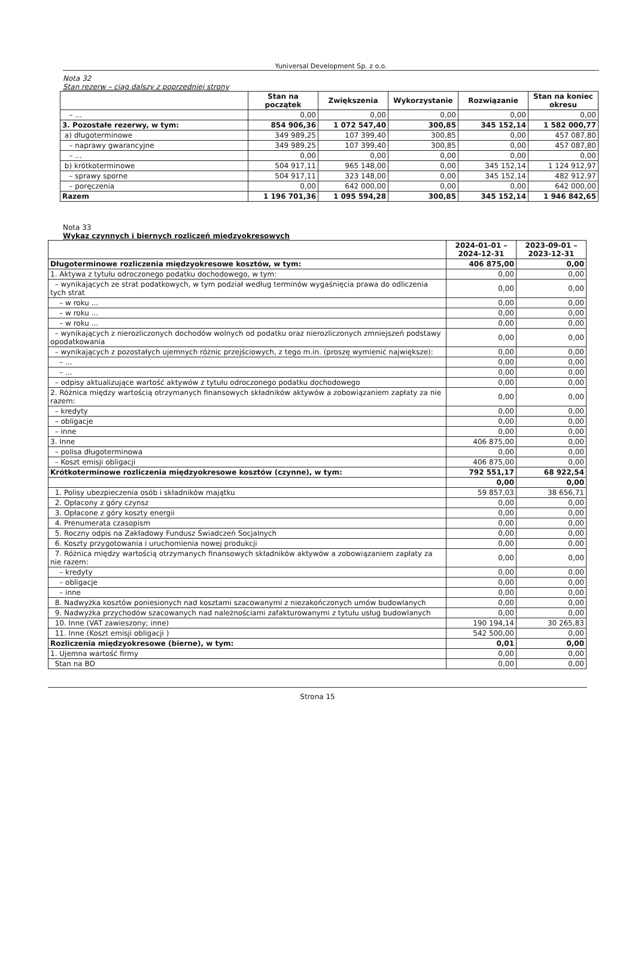Yuniversal Development Sp. z o.o.
Nota 32
Stan rezerw – ciąg dalszy z poprzedniej strony
| | Stan na początek | Zwiększenia | Wykorzystanie | Rozwiązanie | Stan na koniec okresu |
| --- | --- | --- | --- | --- | --- |
| – ... | 0,00 | 0,00 | 0,00 | 0,00 | 0,00 |
| 3. Pozostałe rezerwy, w tym: | 854 906,36 | 1 072 547,40 | 300,85 | 345 152,14 | 1 582 000,77 |
| a) długoterminowe | 349 989,25 | 107 399,40 | 300,85 | 0,00 | 457 087,80 |
| – naprawy gwarancyjne | 349 989,25 | 107 399,40 | 300,85 | 0,00 | 457 087,80 |
| – ... | 0,00 | 0,00 | 0,00 | 0,00 | 0,00 |
| b) krótkoterminowe | 504 917,11 | 965 148,00 | 0,00 | 345 152,14 | 1 124 912,97 |
| – sprawy sporne | 504 917,11 | 323 148,00 | 0,00 | 345 152,14 | 482 912,97 |
| – poręczenia | 0,00 | 642 000,00 | 0,00 | 0,00 | 642 000,00 |
| Razem | 1 196 701,36 | 1 095 594,28 | 300,85 | 345 152,14 | 1 946 842,65 |
Nota 33
Wykaz czynnych i biernych rozliczeń międzyokresowych
| | 2024-01-01 – 2024-12-31 | 2023-09-01 – 2023-12-31 |
| --- | --- | --- |
| Długoterminowe rozliczenia międzyokresowe kosztów, w tym: | 406 875,00 | 0,00 |
| 1. Aktywa z tytułu odroczonego podatku dochodowego, w tym: | 0,00 | 0,00 |
| – wynikających ze strat podatkowych, w tym podział według terminów wygaśnięcia prawa do odliczenia tych strat | 0,00 | 0,00 |
| – w roku ... | 0,00 | 0,00 |
| – w roku ... | 0,00 | 0,00 |
| – w roku ... | 0,00 | 0,00 |
| – wynikających z nierozliczonych dochodów wolnych od podatku oraz nierozliczonych zmniejszeń podstawy opodatkowania | 0,00 | 0,00 |
| – wynikających z pozostałych ujemnych różnic przejściowych, z tego m.in. (proszę wymienić największe): | 0,00 | 0,00 |
| – ... | 0,00 | 0,00 |
| – ... | 0,00 | 0,00 |
| – odpisy aktualizujące wartość aktywów z tytułu odroczonego podatku dochodowego | 0,00 | 0,00 |
| 2. Różnica między wartością otrzymanych finansowych składników aktywów a zobowiązaniem zapłaty za nie razem: | 0,00 | 0,00 |
| – kredyty | 0,00 | 0,00 |
| – obligacje | 0,00 | 0,00 |
| – inne | 0,00 | 0,00 |
| 3. Inne | 406 875,00 | 0,00 |
| – polisa długoterminowa | 0,00 | 0,00 |
| – Koszt emisji obligacji | 406 875,00 | 0,00 |
| Krótkoterminowe rozliczenia międzyokresowe kosztów (czynne), w tym: | 792 551,17 | 68 922,54 |
| | 0,00 | 0,00 |
| 1. Polisy ubezpieczenia osób i składników majątku | 59 857,03 | 38 656,71 |
| 2. Opłacony z góry czynsz | 0,00 | 0,00 |
| 3. Opłacone z góry koszty energii | 0,00 | 0,00 |
| 4. Prenumerata czasopism | 0,00 | 0,00 |
| 5. Roczny odpis na Zakładowy Fundusz Świadczeń Socjalnych | 0,00 | 0,00 |
| 6. Koszty przygotowania i uruchomienia nowej produkcji | 0,00 | 0,00 |
| 7. Różnica między wartością otrzymanych finansowych składników aktywów a zobowiązaniem zapłaty za nie razem: | 0,00 | 0,00 |
| – kredyty | 0,00 | 0,00 |
| – obligacje | 0,00 | 0,00 |
| – inne | 0,00 | 0,00 |
| 8. Nadwyżka kosztów poniesionych nad kosztami szacowanymi z niezakończonych umów budowlanych | 0,00 | 0,00 |
| 9. Nadwyżka przychodów szacowanych nad należnościami zafakturowanymi z tytułu usług budowlanych | 0,00 | 0,00 |
| 10. Inne (VAT zawieszony; inne) | 190 194,14 | 30 265,83 |
| 11. Inne (Koszt emisji obligacji ) | 542 500,00 | 0,00 |
| Rozliczenia międzyokresowe (bierne), w tym: | 0,01 | 0,00 |
| 1. Ujemna wartość firmy | 0,00 | 0,00 |
| Stan na BO | 0,00 | 0,00 |
Strona 15